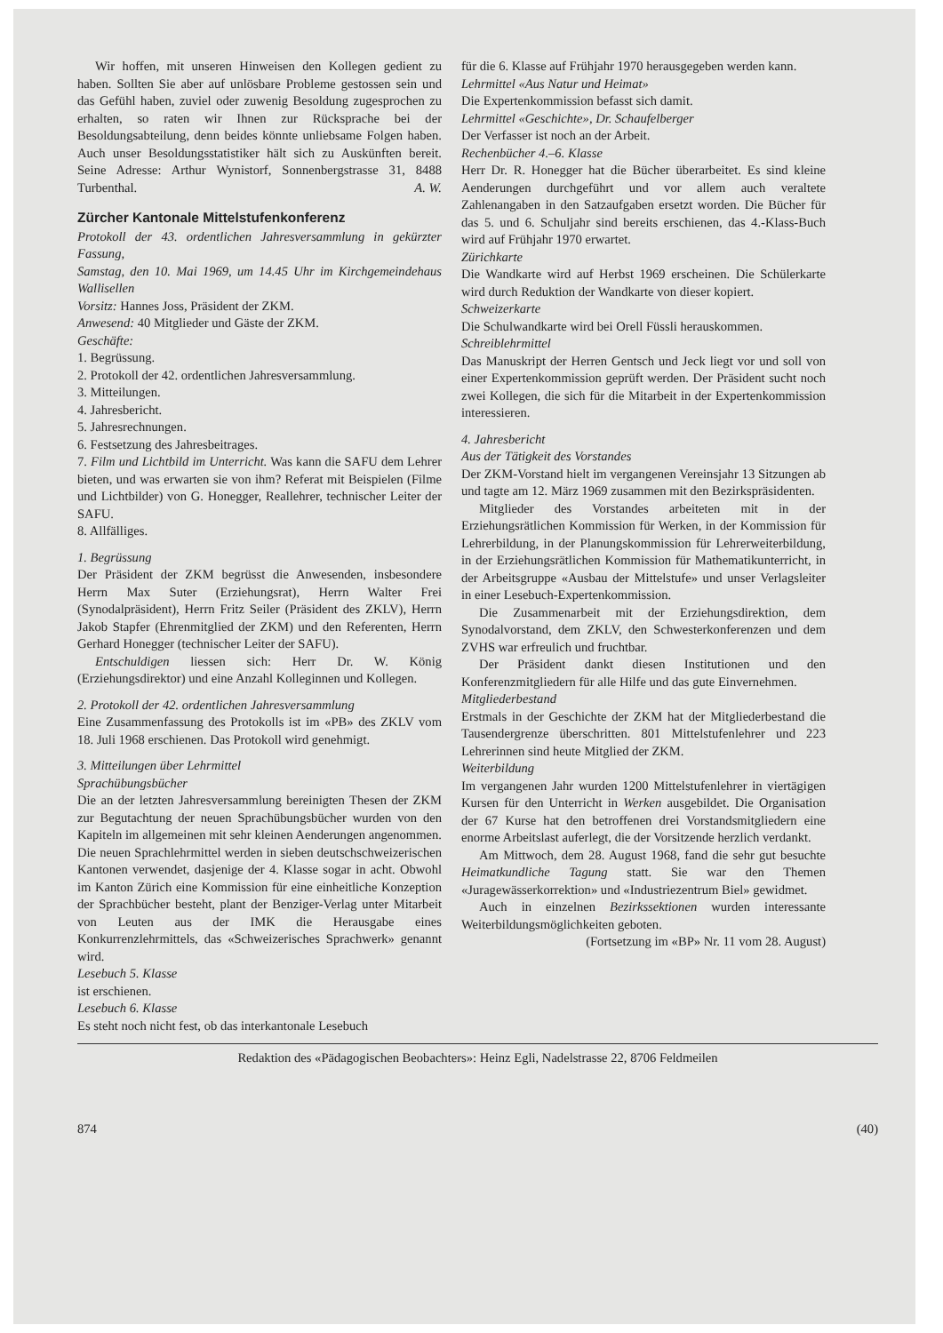Wir hoffen, mit unseren Hinweisen den Kollegen gedient zu haben. Sollten Sie aber auf unlösbare Probleme gestossen sein und das Gefühl haben, zuviel oder zuwenig Besoldung zugesprochen zu erhalten, so raten wir Ihnen zur Rücksprache bei der Besoldungsabteilung, denn beides könnte unliebsame Folgen haben. Auch unser Besoldungsstatistiker hält sich zu Auskünften bereit. Seine Adresse: Arthur Wynistorf, Sonnenbergstrasse 31, 8488 Turbenthal. A. W.
Zürcher Kantonale Mittelstufenkonferenz
Protokoll der 43. ordentlichen Jahresversammlung in gekürzter Fassung,
Samstag, den 10. Mai 1969, um 14.45 Uhr im Kirchgemeindehaus Wallisellen
Vorsitz: Hannes Joss, Präsident der ZKM.
Anwesend: 40 Mitglieder und Gäste der ZKM.
Geschäfte:
1. Begrüssung.
2. Protokoll der 42. ordentlichen Jahresversammlung.
3. Mitteilungen.
4. Jahresbericht.
5. Jahresrechnungen.
6. Festsetzung des Jahresbeitrages.
7. Film und Lichtbild im Unterricht. Was kann die SAFU dem Lehrer bieten, und was erwarten sie von ihm? Referat mit Beispielen (Filme und Lichtbilder) von G. Honegger, Reallehrer, technischer Leiter der SAFU.
8. Allfälliges.
1. Begrüssung
Der Präsident der ZKM begrüsst die Anwesenden, insbesondere Herrn Max Suter (Erziehungsrat), Herrn Walter Frei (Synodalpräsident), Herrn Fritz Seiler (Präsident des ZKLV), Herrn Jakob Stapfer (Ehrenmitglied der ZKM) und den Referenten, Herrn Gerhard Honegger (technischer Leiter der SAFU).
Entschuldigen liessen sich: Herr Dr. W. König (Erziehungsdirektor) und eine Anzahl Kolleginnen und Kollegen.
2. Protokoll der 42. ordentlichen Jahresversammlung
Eine Zusammenfassung des Protokolls ist im «PB» des ZKLV vom 18. Juli 1968 erschienen. Das Protokoll wird genehmigt.
3. Mitteilungen über Lehrmittel
Sprachübungsbücher
Die an der letzten Jahresversammlung bereinigten Thesen der ZKM zur Begutachtung der neuen Sprachübungsbücher wurden von den Kapiteln im allgemeinen mit sehr kleinen Aenderungen angenommen. Die neuen Sprachlehrmittel werden in sieben deutschschweizerischen Kantonen verwendet, dasjenige der 4. Klasse sogar in acht. Obwohl im Kanton Zürich eine Kommission für eine einheitliche Konzeption der Sprachbücher besteht, plant der Benziger-Verlag unter Mitarbeit von Leuten aus der IMK die Herausgabe eines Konkurrenzlehrmittels, das «Schweizerisches Sprachwerk» genannt wird.
Lesebuch 5. Klasse
ist erschienen.
Lesebuch 6. Klasse
Es steht noch nicht fest, ob das interkantonale Lesebuch
für die 6. Klasse auf Frühjahr 1970 herausgegeben werden kann.
Lehrmittel «Aus Natur und Heimat»
Die Expertenkommission befasst sich damit.
Lehrmittel «Geschichte», Dr. Schaufelberger
Der Verfasser ist noch an der Arbeit.
Rechenbücher 4.–6. Klasse
Herr Dr. R. Honegger hat die Bücher überarbeitet. Es sind kleine Aenderungen durchgeführt und vor allem auch veraltete Zahlenangaben in den Satzaufgaben ersetzt worden. Die Bücher für das 5. und 6. Schuljahr sind bereits erschienen, das 4.-Klass-Buch wird auf Frühjahr 1970 erwartet.
Zürichkarte
Die Wandkarte wird auf Herbst 1969 erscheinen. Die Schülerkarte wird durch Reduktion der Wandkarte von dieser kopiert.
Schweizerkarte
Die Schulwandkarte wird bei Orell Füssli herauskommen.
Schreiblehrmittel
Das Manuskript der Herren Gentsch und Jeck liegt vor und soll von einer Expertenkommission geprüft werden. Der Präsident sucht noch zwei Kollegen, die sich für die Mitarbeit in der Expertenkommission interessieren.
4. Jahresbericht
Aus der Tätigkeit des Vorstandes
Der ZKM-Vorstand hielt im vergangenen Vereinsjahr 13 Sitzungen ab und tagte am 12. März 1969 zusammen mit den Bezirkspräsidenten.
Mitglieder des Vorstandes arbeiteten mit in der Erziehungsrätlichen Kommission für Werken, in der Kommission für Lehrerbildung, in der Planungskommission für Lehrerweiterbildung, in der Erziehungsrätlichen Kommission für Mathematikunterricht, in der Arbeitsgruppe «Ausbau der Mittelstufe» und unser Verlagsleiter in einer Lesebuch-Expertenkommission.
Die Zusammenarbeit mit der Erziehungsdirektion, dem Synodalvorstand, dem ZKLV, den Schwesterkonferenzen und dem ZVHS war erfreulich und fruchtbar.
Der Präsident dankt diesen Institutionen und den Konferenzmitgliedern für alle Hilfe und das gute Einvernehmen.
Mitgliederbestand
Erstmals in der Geschichte der ZKM hat der Mitgliederbestand die Tausendergrenze überschritten. 801 Mittelstufenlehrer und 223 Lehrerinnen sind heute Mitglied der ZKM.
Weiterbildung
Im vergangenen Jahr wurden 1200 Mittelstufenlehrer in viertägigen Kursen für den Unterricht in Werken ausgebildet. Die Organisation der 67 Kurse hat den betroffenen drei Vorstandsmitgliedern eine enorme Arbeitslast auferlegt, die der Vorsitzende herzlich verdankt.
Am Mittwoch, dem 28. August 1968, fand die sehr gut besuchte Heimatkundliche Tagung statt. Sie war den Themen «Juragewässerkorrektion» und «Industriezentrum Biel» gewidmet.
Auch in einzelnen Bezirkssektionen wurden interessante Weiterbildungsmöglichkeiten geboten.
(Fortsetzung im «BP» Nr. 11 vom 28. August)
Redaktion des «Pädagogischen Beobachters»: Heinz Egli, Nadelstrasse 22, 8706 Feldmeilen
874 (40)